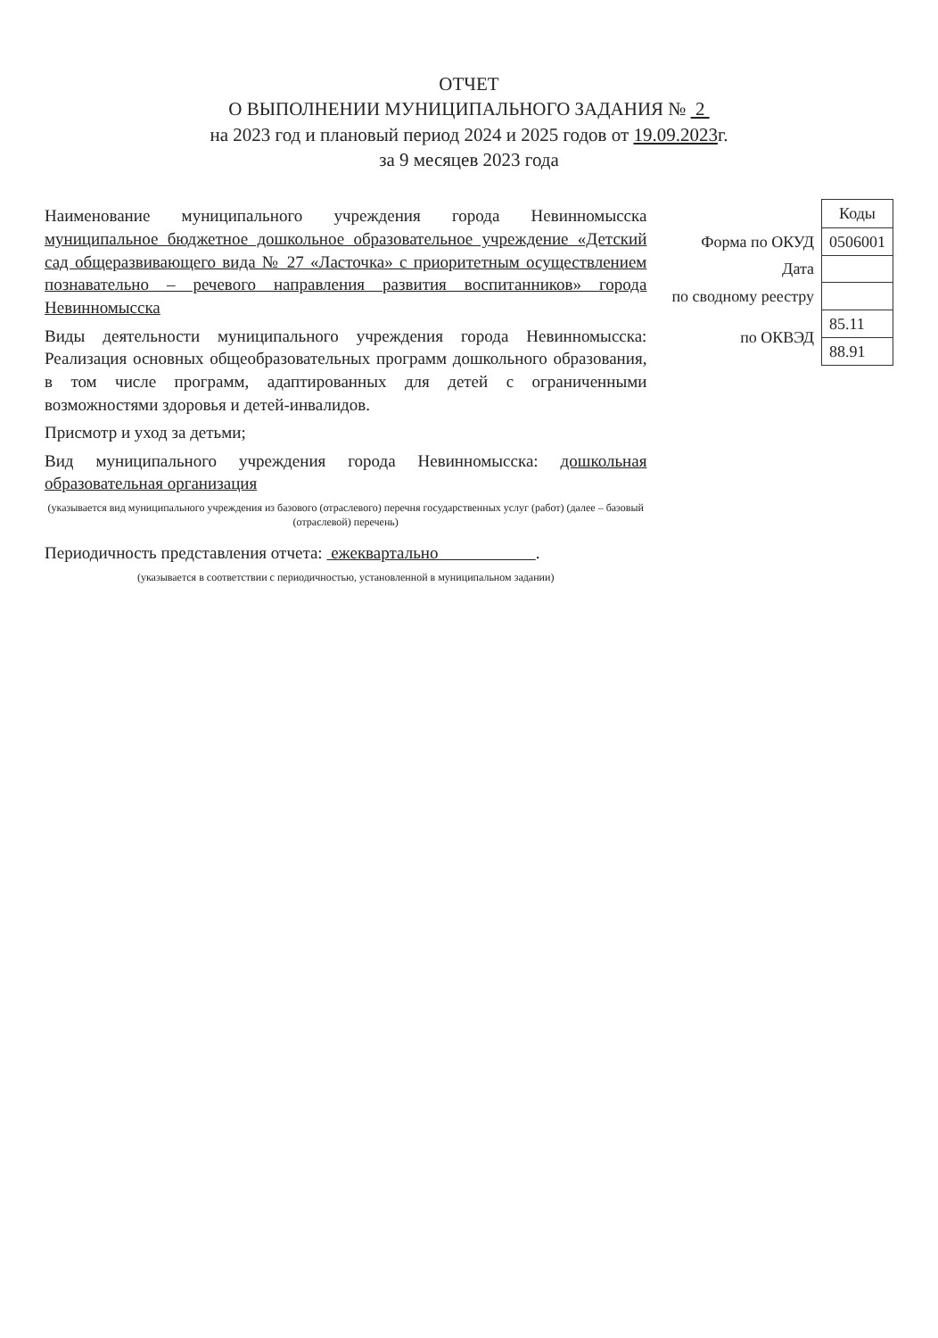ОТЧЕТ
О ВЫПОЛНЕНИИ МУНИЦИПАЛЬНОГО ЗАДАНИЯ № 2
на 2023 год и плановый период 2024 и 2025 годов от 19.09.2023г.
за 9 месяцев 2023 года
Наименование муниципального учреждения города Невинномысска муниципальное бюджетное дошкольное образовательное учреждение «Детский сад общеразвивающего вида № 27 «Ласточка» с приоритетным осуществлением познавательно – речевого направления развития воспитанников» города Невинномысска
Виды деятельности муниципального учреждения города Невинномысска: Реализация основных общеобразовательных программ дошкольного образования, в том числе программ, адаптированных для детей с ограниченными возможностями здоровья и детей-инвалидов.
Присмотр и уход за детьми;
Вид муниципального учреждения города Невинномысска: дошкольная образовательная организация
(указывается вид муниципального учреждения из базового (отраслевого) перечня государственных услуг (работ) (далее – базовый (отраслевой) перечень)
Периодичность представления отчета: ежеквартально .
(указывается в соответствии с периодичностью, установленной в муниципальном задании)
| | Коды |
| Форма по ОКУД | 0506001 |
| Дата | |
| по сводному реестру | |
| по ОКВЭД | 85.11 |
| | 88.91 |